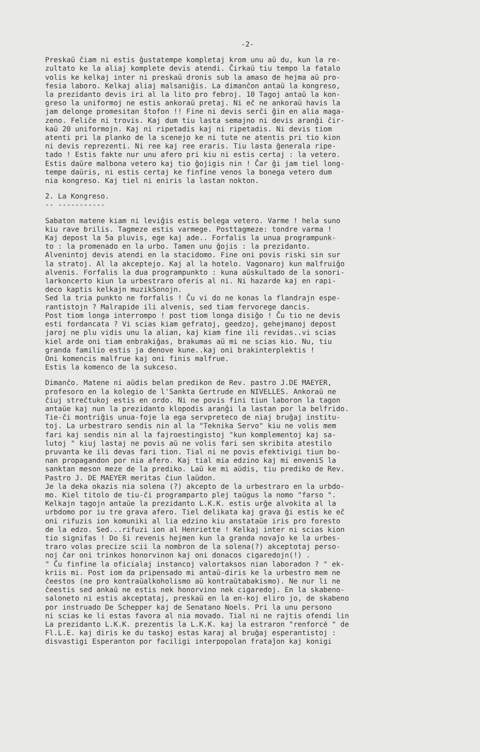-2-
Preskaŭ ĉiam ni estis ĝustatempe kompletaj krom unu aŭ du, kun la re- zultato ke la aliaj komplete devis atendi. Ĉirkaŭ tiu tempo la fatalo volis ke kelkaj inter ni preskaŭ dronis sub la amaso de hejma aŭ pro- fesia laboro. Kelkaj aliaj malsaniĝis. La dimanĉon antaŭ la kongreso, la prezidanto devis iri al la lito pro febroj. 10 Tagoj antaŭ la kon- greso la uniformoj ne estis ankoraŭ pretaj. Ni eĉ ne ankoraŭ havis la jam delonge promesitan ŝtofon !! Fine ni devis serĉi ĝin en alia maga- zeno. Feliĉe ni trovis. Kaj dum tiu lasta semajno ni devis aranĝi ĉir- kaŭ 20 uniformojn. Kaj ni ripetadis kaj ni ripetadis. Ni devis tiom atenti pri la planko de la scenejo ke ni tute ne atentis pri tio kion ni devis reprezenti. Ni ree kaj ree eraris. Tiu lasta ĝenerala ripe- tado ! Estis fakte nur unu afero pri kiu ni estis certaj : la vetero. Estis daŭre malbona vetero kaj tio ĝojigis nin ! Ĉar ĝi jam tiel long- tempe daŭris, ni estis certaj ke finfine venos la bonega vetero dum nia kongreso. Kaj tiel ni eniris la lastan nokton.
2. La Kongreso. -- -----------
Sabaton matene kiam ni leviĝis estis belega vetero. Varme ! hela suno kiu rave brilis. Tagmeze estis varmege. Posttagmeze: tondre varma ! Kaj depost la 5a pluvis, ege kaj ade.. Forfalis la unua programpunk- to : la promenado en la urbo. Tamen unu ĝojis : la prezidanto. Alvenintoj devis atendi en la stacidomo. Fine oni povis riski sin sur la stratoj. Al la akceptejo. Kaj al la hotelo. Vagonaroj kun malfruiĝo alvenis. Forfalis la dua programpunkto : kuna aŭskultado de la sonori- larkoncerto kiun la urbestraro oferis al ni. Ni hazarde kaj en rapi- deco kaptis kelkajn muzikSonojn. Sed la tria punkto ne forfalis ! Ĉu vi do ne konas la flandrajn espe- rantistojn ? Malrapide ili alvenis, sed tiam fervorege dancis. Post tiom longa interrompo ! post tiom longa disiĝo ! Ĉu tio ne devis esti fordancata ? Vi scias kiam gefratoj, geedzoj, gehejmanoj depost jaroj ne plu vidis unu la alian, kaj kiam fine ili revidas..vi scias kiel arde oni tiam enbrakiĝas, brakumas aŭ mi ne scias kio. Nu, tiu granda familio estis ja denove kune..kaj oni brakinterplektis ! Oni komencis malfrue kaj oni finis malfrue. Estis la komenco de la sukceso.
Dimanĉo. Matene ni aŭdis belan predikon de Rev. pastro J.DE MAEYER, profesoro en la kolegio de l'Sankta Gertrude en NIVELLES. Ankoraŭ ne ĉiuj streĉtukoj estis en ordo. Ni ne povis fini tiun laboron la tagon antaŭe kaj nun la prezidanto klopodis aranĝi la lastan por la belfrido. Tie-ĉi montriĝis unua-foje la ega servpreteco de niaj bruĝaj institu- toj. La urbestraro sendis nin al la "Teknika Servo" kiu ne volis mem fari kaj sendis nin al la fajroestingistoj "kun komplementoj kaj sa- lutoj " kiuj lastaj ne povis aŭ ne volis fari sen skribita atestilo pruvanta ke ili devas fari tion. Tial ni ne povis efektivigi tiun bo- nan propagandon por nia afero. Kaj tial mia edzino kaj mi enveniS la sanktan meson meze de la prediko. Laŭ ke mi aŭdis, tiu prediko de Rev. Pastro J. DE MAEYER meritas ĉiun laŭdon. Je la deka okazis nia solena (?) akcepto de la urbestraro en la urbdo- mo. Kiel titolo de tiu-ĉi programparto plej taŭgus la nomo "farso ". Kelkajn tagojn antaŭe la prezidanto L.K.K. estis urĝe alvokita al la urbdomo por iu tre grava afero. Tiel delikata kaj grava ĝi estis ke eĉ oni rifuzis ion komuniki al lia edzino kiu anstataŭe iris pro foresto de la edzo. Sed...rifuzi ion al Henriette ! Kelkaj inter ni scias kion tio signifas ! Do ŝi revenis hejmen kun la granda novaĵo ke la urbes- traro volas precize scii la nombron de la solena(?) akceptotaj perso- noj ĉar oni trinkos honorvinon kaj oni donacos cigaredojn(!) . " Ĉu finfine la oficialaj instancoj valortaksos nian laboradon ? " ek- kriis mi. Post iom da pripensado mi antaŭ-diris ke la urbestro mem ne ĉeestos (ne pro kontraŭalkoholismo aŭ kontraŭtabakismo). Ne nur li ne ĉeestis sed ankaŭ ne estis nek honorvino nek cigaredoj. En la skabeno- saloneto ni estis akceptataj, preskaŭ en la en-koj eliro jo, de skabeno por instruado De Schepper kaj de Senatano Noels. Pri la unu persono ni scias ke li estas favora al nia movado. Tial ni ne rajtis ofendi lin La prezidanto L.K.K. prezentis la L.K.K. kaj la estraron "renforcé " de Fl.L.E. kaj diris ke du taskoj estas karaj al bruĝaj esperantistoj : disvastigi Esperanton por faciligi interpopolan frataĵon kaj konigi